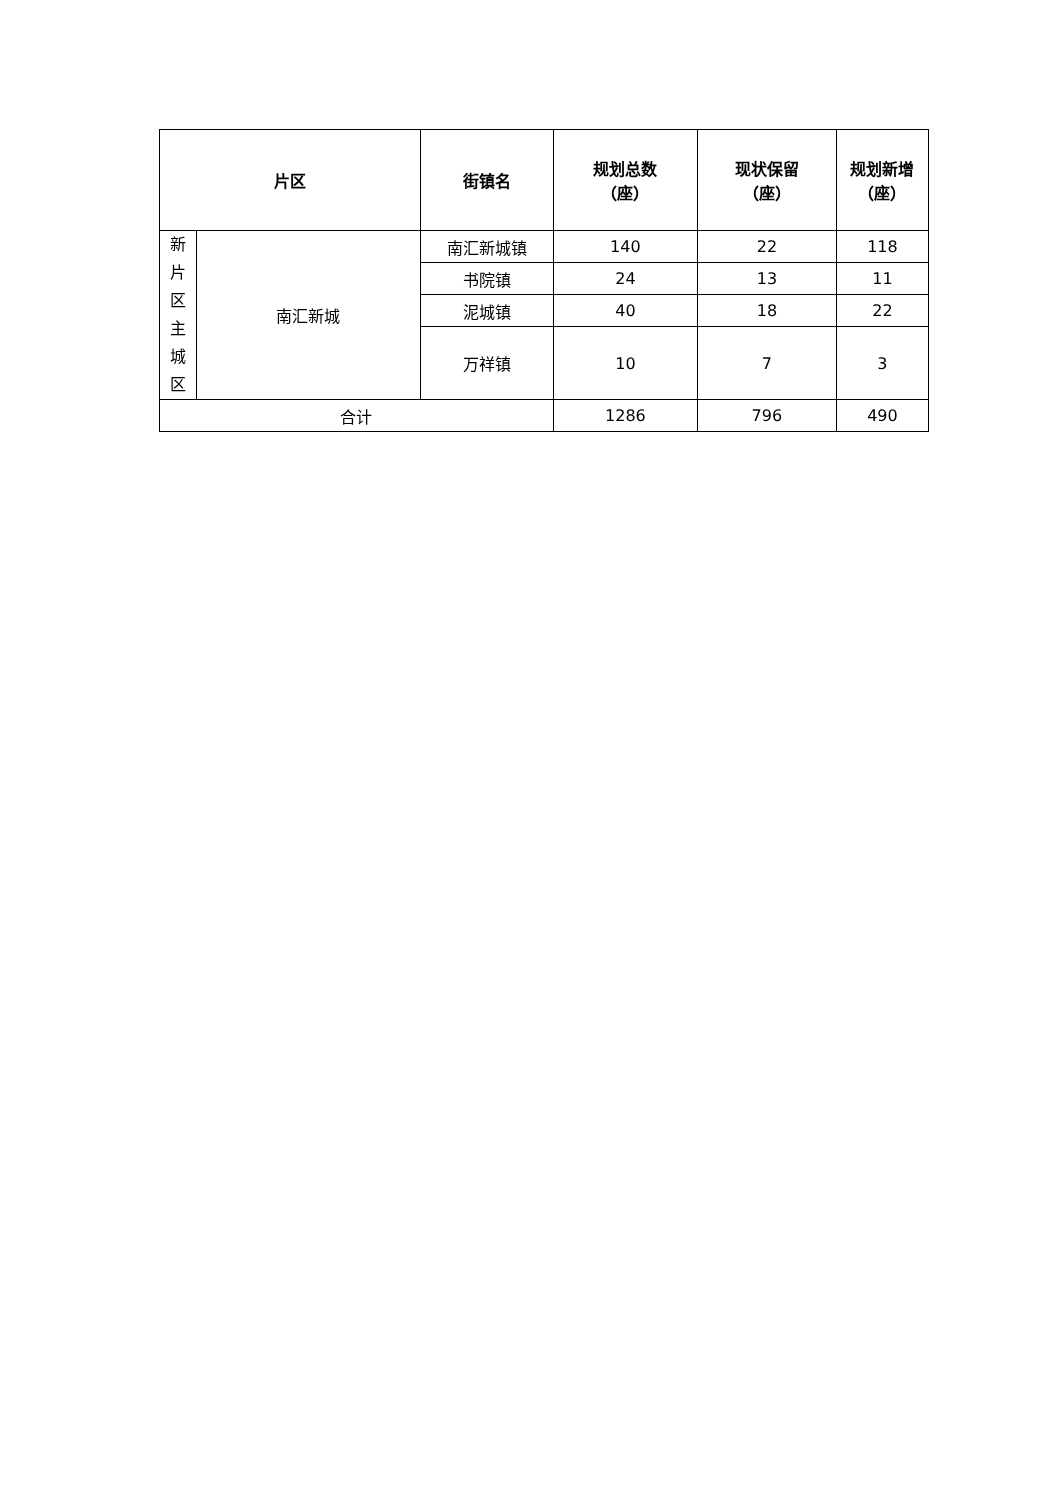| 片区 | | 街镇名 | 规划总数 （座） | 现状保留 （座） | 规划新增 （座） |
| --- | --- | --- | --- | --- | --- |
| 新 片 区 主 城 区 | 南汇新城 | 南汇新城镇 | 140 | 22 | 118 |
| | | 书院镇 | 24 | 13 | 11 |
| | | 泥城镇 | 40 | 18 | 22 |
| | | 万祥镇 | 10 | 7 | 3 |
| 合计 | | | 1286 | 796 | 490 |